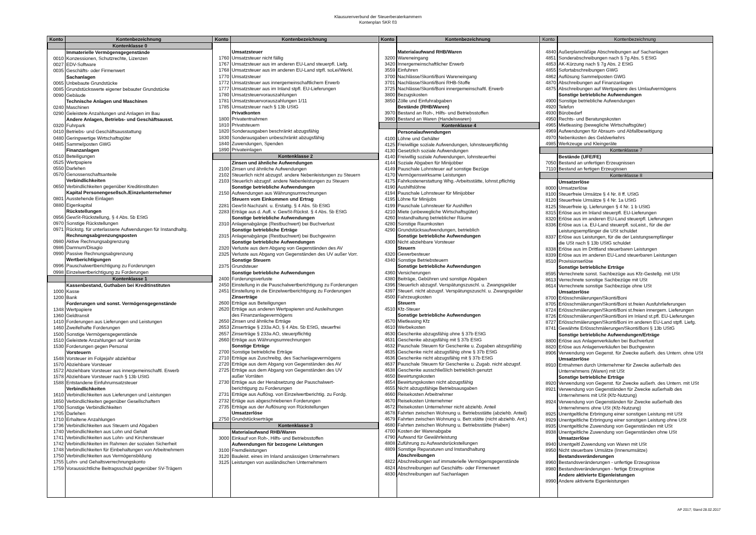Klausurenverbund der Steuerberaterkammern
Kontenplan SKR 03
| Konto | Kontenbezeichnung |
| --- | --- |
| Kontenklasse 0 | |
| | Immaterielle Vermögensgegenstände |
| 0010 | Konzessionen, Schutzrechte, Lizenzen |
| 0027 | EDV-Software |
| 0035 | Geschäfts- oder Firmenwert |
| | Sachanlagen |
| 0065 | Unbebaute Grundstücke |
| 0085 | Grundstückswerte eigener bebauter Grundstücke |
| 0090 | Gebäude |
| | Technische Anlagen und Maschinen |
| 0240 | Maschinen |
| 0290 | Geleistete Anzahlungen und Anlagen im Bau |
| | Andere Anlagen, Betriebs- und Geschäftsausst. |
| 0320 | Fuhrpark |
| 0410 | Betriebs- und Geschäftsausstattung |
| 0480 | Geringwertige Wirtschaftsgüter |
| 0485 | Sammelposten GWG |
| | Finanzanlagen |
| 0510 | Beteiligungen |
| 0525 | Wertpapiere |
| 0550 | Darlehen |
| 0570 | Genossenschaftsanteile |
| | Verbindlichkeiten |
| 0650 | Verbindlichkeiten gegenüber Kreditinstituten |
| | Kapital Personengesellsch./Einzelunternehmer |
| 0801 | Ausstehende Einlagen |
| 0880 | Eigenkapital |
| | Rückstellungen |
| 0956 | GewSt-Rückstellung, § 4 Abs. 5b EStG |
| 0970 | Sonstige Rückstellungen |
| 0971 | Rückstg. für unterlassene Aufwendungen für Instandhaltg. |
| | Rechnungsabgrenzungsposten |
| 0980 | Aktive Rechnungsabgrenzung |
| 0986 | Damnum/Disagio |
| 0990 | Passive Rechnungsabgrenzung |
| | Wertberichtigungen |
| 0996 | Pauschalwertberichtigung zu Forderungen |
| 0998 | Einzelwertberichtigung zu Forderungen |
| Kontenklasse 1 | |
| | Kassenbestand, Guthaben bei Kreditinstituten |
| 1000 | Kasse |
| 1200 | Bank |
| | Forderungen und sonst. Vermögensgegenstände |
| 1348 | Wertpapiere |
| 1360 | Geldtransit |
| 1410 | Forderungen aus Lieferungen und Leistungen |
| 1460 | Zweifelhafte Forderungen |
| 1500 | Sonstige Vermögensgegenstände |
| 1510 | Geleistete Anzahlungen auf Vorräte |
| 1530 | Forderungen gegen Personal |
| | Vorsteuern |
| 1548 | Vorsteuer im Folgejahr abziehbar |
| 1570 | Abziehbare Vorsteuer |
| 1572 | Abziehbare Vorsteuer aus innergemeinschaftl. Erwerb |
| 1578 | Abziehbare Vorsteuer nach § 13b UStG |
| 1588 | Entstandene Einfuhrumsatzsteuer |
| | Verbindlichkeiten |
| 1610 | Verbindlichkeiten aus Lieferungen und Leistungen |
| 1650 | Verbindlichkeiten gegenüber Gesellschaftern |
| 1700 | Sonstige Verbindlichkeiten |
| 1705 | Darlehen |
| 1710 | Erhaltene Anzahlungen |
| 1736 | Verbindlichkeiten aus Steuern und Abgaben |
| 1740 | Verbindlichkeiten aus Lohn und Gehalt |
| 1741 | Verbindlichkeiten aus Lohn- und Kirchensteuer |
| 1742 | Verbindlichkeiten im Rahmen der sozialen Sicherheit |
| 1748 | Verbindlichkeiten für Einbehaltungen von Arbeitnehmern |
| 1750 | Verbindlichkeiten aus Vermögensbildung |
| 1755 | Lohn- und Gehaltsverrechnungskonto |
| 1759 | Voraussichtliche Beitragsschuld gegenüber SV-Trägern |
| Konto | Kontenbezeichnung |
| --- | --- |
| | Umsatzsteuer |
| 1760 | Umsatzsteuer nicht fällig |
| 1767 | Umsatzsteuer aus im anderen EU-Land steuerpfl. Liefg. |
| 1768 | Umsatzsteuer aus im anderen EU-Land stpfl. soLei/Werkl. |
| 1770 | Umsatzsteuer |
| 1772 | Umsatzsteuer aus innergemeinschaftlichem Erwerb |
| 1777 | Umsatzsteuer aus im Inland stpfl. EU-Lieferungen |
| 1780 | Umsatzsteuervorauszahlungen |
| 1781 | Umsatzsteuervorauszahlungen 1/11 |
| 1785 | Umsatzsteuer nach § 13b UStG |
| | Privatkonten |
| 1800 | Privatentnahmen |
| 1810 | Privatsteuern |
| 1820 | Sonderausgaben beschränkt abzugsfähig |
| 1830 | Sonderausgaben unbeschränkt abzugsfähig |
| 1840 | Zuwendungen, Spenden |
| 1890 | Privateinlagen |
| Kontenklasse 2 | |
| | Zinsen und ähnliche Aufwendungen |
| 2100 | Zinsen und ähnliche Aufwendungen |
| 2102 | Steuerlich nicht abzugsf. andere Nebenleistungen zu Steuern |
| 2103 | Steuerlich abzugsf. andere Nebenleistungen zu Steuern |
| | Sonstige betriebliche Aufwendungen |
| 2150 | Aufwendungen aus Währungsumrechnungen |
| | Steuern vom Einkommen und Ertrag |
| 2281 | GewSt-Nachzahl. u. Erstattg. § 4 Abs. 5b EStG |
| 2283 | Erträge aus d. Aufl. v. GewSt-Rückst. § 4 Abs. 5b EStG |
| | Sonstige betriebliche Aufwendungen |
| 2310 | Anlagenabgänge (Restbuchwert) bei Buchverlust |
| | Sonstige betriebliche Erträge |
| 2315 | Anlagenabgänge (Restbuchwert) bei Buchgewinn |
| | Sonstige betriebliche Aufwendungen |
| 2320 | Verluste aus dem Abgang von Gegenständen des AV |
| 2325 | Verluste aus Abgang von Gegenständen des UV außer Vorr. |
| | Sonstige Steuern |
| 2375 | Grundsteuer |
| | Sonstige betriebliche Aufwendungen |
| 2400 | Forderungsverluste |
| 2450 | Einstellung in die Pauschalwertberichtigung zu Forderungen |
| 2451 | Einstellung in die Einzelwertberichtigung zu Forderungen |
| | Zinserträge |
| 2600 | Erträge aus Beteiligungen |
| 2620 | Erträge aus anderen Wertpapieren und Ausleihungen |
| | des Finanzanlagevermögens |
| 2650 | Zinsen und ähnliche Erträge |
| 2653 | Zinserträge § 233a AO, § 4 Abs. 5b EStG, steuerfrei |
| 2657 | Zinserträge § 233a AO, steuerpflichtig |
| 2660 | Erträge aus Währungsumrechnungen |
| | Sonstige Erträge |
| 2700 | Sonstige betriebliche Erträge |
| 2710 | Erträge aus Zuschreibg. des Sachanlagevermögens |
| 2720 | Erträge aus dem Abgang von Gegenständen des AV |
| 2725 | Erträge aus dem Abgang von Gegenständen des UV |
| | außer Vorräten |
| 2730 | Erträge aus der Herabsetzung der Pauschalwert- |
| | berichtigung zu Forderungen |
| 2731 | Erträge aus Auflösg. von Einzelwertberichtig. zu Fordg. |
| 2732 | Ertäge aus abgeschriebenen Forderungen |
| 2735 | Erträge aus der Auflösung von Rückstellungen |
| | Umsatzerlöse |
| 2750 | Grundstückserträge |
| Kontenklasse 3 | |
| | Materialaufwand RHB/Waren |
| 3000 | Einkauf von Roh-, Hilfs- und Betriebsstoffen |
| | Aufwendungen für bezogene Leistungen |
| 3100 | Fremdleistungen |
| 3120 | Bauleist. eines im Inland ansässigen Unternehmers |
| 3125 | Leistungen von ausländischen Unternehmern |
| Konto | Kontenbezeichnung |
| --- | --- |
| | Materialaufwand RHB/Waren |
| 3200 | Wareneingang |
| 3420 | Innergemeinschaftlicher Erwerb |
| 3559 | Einfuhren |
| 3700 | Nachlässe/Skonti/Boni Wareneingang |
| 3701 | Nachlässe/Skonti/Boni RHB-Stoffe |
| 3725 | Nachlässe/Skonti/Boni innergemeinschaftl. Erwerb |
| 3800 | Bezugskosten |
| 3850 | Zölle und Einfuhrabgaben |
| | Bestände (RHB/Waren) |
| 3970 | Bestand an Roh-, Hilfs- und Betriebsstoffen |
| 3980 | Bestand an Waren (Handelswaren) |
| Kontenklasse 4 | |
| | Personalaufwendungen |
| 4100 | Löhne und Gehälter |
| 4125 | Freiwillige soziale Aufwendungen, lohnsteuerpflichtig |
| 4130 | Gesetzlich soziale Aufwendungen |
| 4140 | Freiwillig soziale Aufwendungen, lohnsteuerfrei |
| 4144 | Soziale Abgaben für Minijobber |
| 4149 | Pauschale Lohnsteuer auf sonstige Bezüge |
| 4170 | Vermögenswirksame Leistungen |
| 4175 | Fahrkostenerstattung Whg.-Arbeitsstätte, lohnst.pflichtig |
| 4190 | Aushilfslöhne |
| 4194 | Pauschale Lohnsteuer für Minijobber |
| 4195 | Löhne für Minijobs |
| 4199 | Pauschale Lohnsteuer für Aushilfen |
| 4210 | Miete (unbewegliche Wirtschaftsgüter) |
| 4260 | Instandhaltung betrieblicher Räume |
| 4280 | Sonstige Raumkosten |
| 4290 | Grundstücksaufwendungen, betrieblich |
| | Sonstige betriebliche Aufwendungen |
| 4300 | Nicht abziehbare Vorsteuer |
| | Steuern |
| 4320 | Gewerbesteuer |
| 4340 | Sonstige Betriebsteuern |
| | Sonstige betriebliche Aufwendungen |
| 4360 | Versicherungen |
| 4380 | Beiträge, Gebühren und sonstige Abgaben |
| 4396 | Steuerlich abzugsf. Verspätungszuschl. u. Zwangsgelder |
| 4397 | Steuerl. nicht abzugsf. Verspätungszuschl. u. Zwangsgelder |
| 4500 | Fahrzeugkosten |
| | Steuern |
| 4510 | Kfz-Steuer |
| | Sonstige betriebliche Aufwendungen |
| 4570 | Mietleasing Kfz |
| 4610 | Werbekosten |
| 4630 | Geschenke abzugsfähig ohne § 37b EStG |
| 4631 | Geschenke abzugsfähig mit § 37b EStG |
| 4632 | Pauschale Steuern für Geschenke u. Zugaben abzugsfähig |
| 4635 | Geschenke nicht abzugsfähig ohne § 37b EStG |
| 4636 | Geschenke nicht abzugsfähig mit § 37b EStG |
| 4637 | Pauschale Steuern für Geschenke u. Zugab. nicht abzugsf. |
| 4638 | Geschenke ausschließlich betrieblich genutzt |
| 4650 | Bewirtungskosten |
| 4654 | Bewirtungskosten nicht abzugsfähig |
| 4655 | Nicht abzugsfähige Betriebsausgaben |
| 4660 | Reisekosten Arbeitnehmer |
| 4670 | Reisekosten Unternehmer |
| 4672 | Reisekosten Unternehmer nicht abziehb. Anteil |
| 4678 | Fahrten zwischen Wohnung u. Betriebsstätte (abziehb. Anteil) |
| 4679 | Fahrten zwischen Wohnung u. Betr.stätte (nicht abziehb. Ant.) |
| 4680 | Fahrten zwischen Wohnung u. Betriebsstätte (Haben) |
| 4700 | Kosten der Warenabgabe |
| 4790 | Aufwand für Gewährleistung |
| 4808 | Zuführung zu Aufwandsrückstellungen |
| 4809 | Sonstige Reparaturen und Instandhaltung |
| | Abschreibungen |
| 4822 | Abschreibungen auf immaterielle Vermögensgegenstände |
| 4824 | Abschreibungen auf Geschäfts- oder Firmenwert |
| 4830 | Abschreibungen auf Sachanlagen |
| Konto | Kontenbezeichnung |
| --- | --- |
| 4840 | Außerplanmäßige Abschreibungen auf Sachanlagen |
| 4851 | Sonderabschreibungen nach § 7g Abs. 5 EStG |
| 4853 | AK-Kürzung nach § 7g Abs. 2 EStG |
| 4855 | Sofortabschreibungen GWG |
| 4862 | Auflösung Sammelposten GWG |
| 4870 | Abschreibungen auf Finanzanlagen |
| 4875 | Abschreibungen auf Wertpapiere des Umlaufvermögens |
| | Sonstige betriebliche Aufwendungen |
| 4900 | Sonstige betriebliche Aufwendungen |
| 4920 | Telefon |
| 4930 | Bürobedarf |
| 4950 | Rechts- und Beratungskosten |
| 4965 | Mietleasing (bewegliche Wirtschaftsgüter) |
| 4969 | Aufwendungen für Abraum- und Abfallbeseitigung |
| 4970 | Nebenkosten des Geldverkehrs |
| 4985 | Werkzeuge und Kleingeräte |
| Kontenklasse 7 | |
| | Bestände (UFE/FE) |
| 7050 | Bestand an unfertigen Erzeugnissen |
| 7110 | Bestand an fertigen Erzeugissen |
| Kontenklasse 8 | |
| | Umsatzerlöse |
| 8000 | Umsatzerlöse |
| 8100 | Steuerfreie Umsätze § 4 Nr. 8 ff. UStG |
| 8120 | Steuerfreie Umsätze § 4 Nr. 1a UStG |
| 8125 | Steuerfreie ig. Lieferungen § 4 Nr. 1 b UStG |
| 8315 | Erlöse aus im Inland steuerpfl. EU-Lieferungen |
| 8320 | Erlöse aus im anderen EU-Land steuerpfl. Lieferungen |
| 8336 | Erlöse aus i.a. EU-Land steuerpfl. soLeist., für die der |
| | Leistungsempfänger die USt schuldet |
| 8337 | Erlöse aus Leistungen, für die der Leistungsempfänger |
| | die USt nach § 13b UStG schuldet |
| 8338 | Erlöse aus im Drittland steuerbaren Leistungen |
| 8339 | Erlöse aus im anderen EU-Land steuerbaren Leistungen |
| 8510 | Provisionserlöse |
| | Sonstige betriebliche Erträge |
| 8595 | Verrechnete sonst. Sachbezüge aus Kfz-Gestellg. mit USt |
| 8613 | Verrechnete sonstige Sachbezüge mit USt |
| 8614 | Verrechnete sonstige Sachbezüge ohne USt |
| | Umsatzerlöse |
| 8700 | Erlösschmälerungen/Skonti/Boni |
| 8705 | Erlösschmälerungen/Skonti/Boni st.freien Ausfuhrlieferungen |
| 8724 | Erlösschmälerungen/Skonti/Boni st.freien innergem. Lieferungen |
| 8726 | Erlösschmälerungen/Skonti/Boni im Inland st.pfl. EU-Lieferungen |
| 8727 | Erlösschmälerungen/Skonti/Boni im anderen EU-Land stpfl. Liefg. |
| 8741 | Gewährte Erlösschmälerungen/Skonti/Boni § 13b UStG |
| | Sonstige betriebliche Aufwendungen/Erträge |
| 8800 | Erlöse aus Anlagenverkäufen bei Buchverlust |
| 8820 | Erlöse aus Anlagenverkäufen bei Buchgewinn |
| 8906 | Verwendung von Gegenst. für Zwecke außerh. des Untern. ohne USt |
| | Umsatzerlöse |
| 8910 | Entnahmen durch Unternehmer für Zwecke außerhalb des |
| | Unternehmens (Waren) mit USt |
| | Sonstige betriebliche Erträge |
| 8920 | Verwendung von Gegenst. für Zwecke außerh. des Untern. mit USt |
| 8921 | Verwendung von Gegenständen für Zwecke außerhalb des |
| | Unternehmens mit USt (Kfz-Nutzung) |
| 8924 | Verwendung von Gegenständen für Zwecke außerhalb des |
| | Unternehmens ohne USt (Kfz-Nutzung) |
| 8925 | Unentgeltliche Erbringung einer sonstigen Leistung mit USt |
| 8929 | Unentgeltliche Erbringung einer sonstigen Leistung ohne USt |
| 8935 | Unentgeltliche Zuwendung von Gegenständen mit USt |
| 8938 | Unentgeltliche Zuwendung von Gegenständen ohne USt |
| | Umsatzerlöse |
| 8940 | Unentgeltl Zuwendung von Waren mit USt |
| 8950 | Nicht steuerbare Umsätze (Innenumsätze) |
| | Bestandsveränderungen |
| 8960 | Bestandsveränderungen - unfertige Erzeugnisse |
| 8980 | Bestandsveränderungen - fertige Erzeugnisse |
| | Andere aktivierte Eigenleistungen |
| 8990 | Andere aktivierte Eigenleistungen |
AP 2017; Stand 28.02.2017